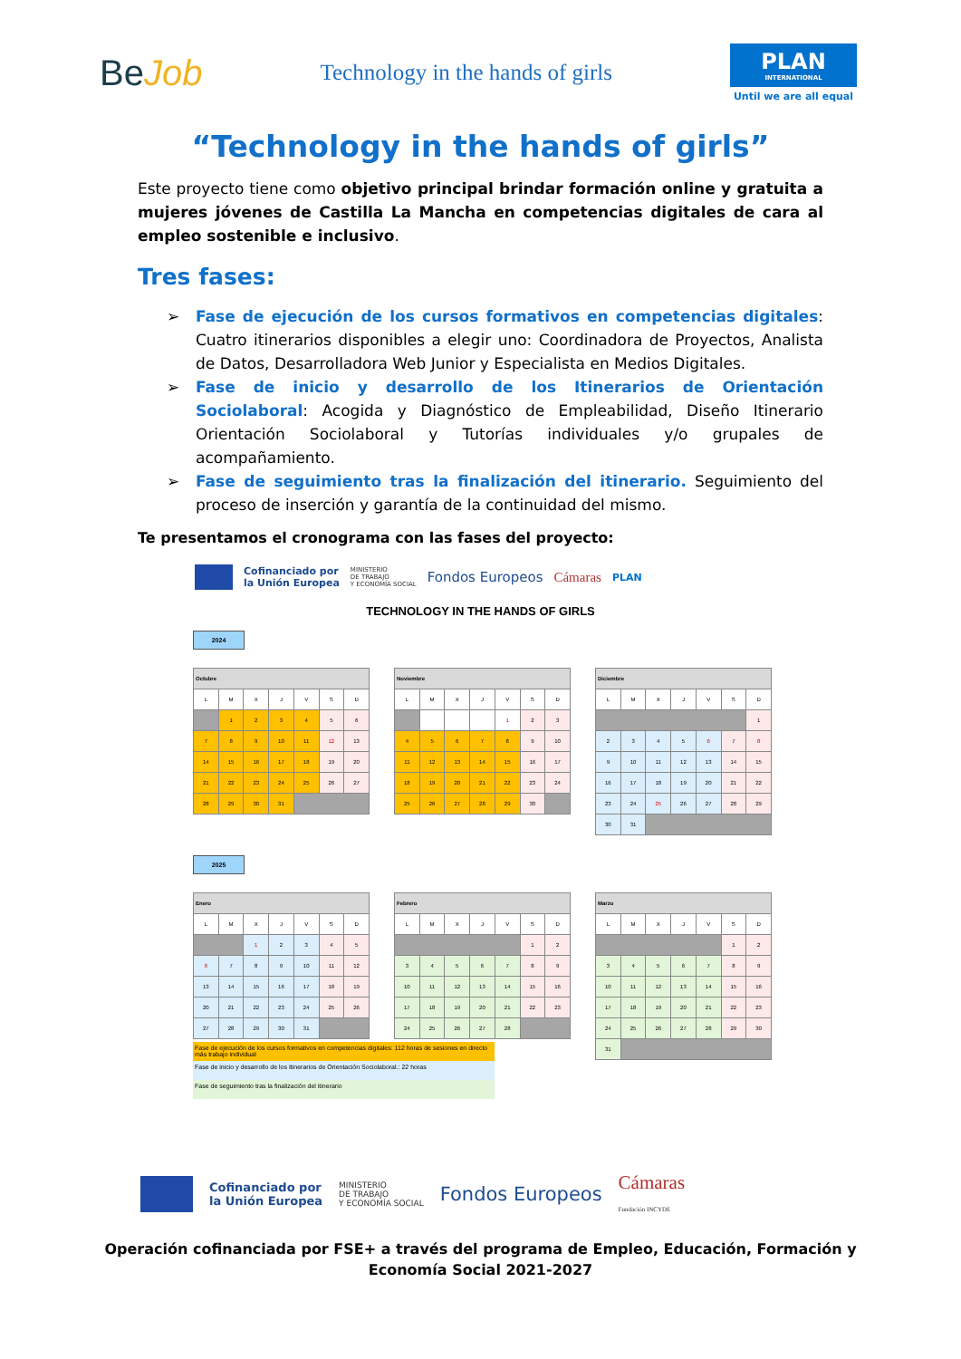BeJob
Technology in the hands of girls
PLAN
INTERNATIONAL
Until we are all equal
“Technology in the hands of girls”
Este proyecto tiene como objetivo principal brindar formación online y gratuita a mujeres jóvenes de Castilla La Mancha en competencias digitales de cara al empleo sostenible e inclusivo.
Tres fases:
➢ Fase de ejecución de los cursos formativos en competencias digitales: Cuatro itinerarios disponibles a elegir uno: Coordinadora de Proyectos, Analista de Datos, Desarrolladora Web Junior y Especialista en Medios Digitales.
➢ Fase de inicio y desarrollo de los Itinerarios de Orientación Sociolaboral: Acogida y Diagnóstico de Empleabilidad, Diseño Itinerario Orientación Sociolaboral y Tutorías individuales y/o grupales de acompañamiento.
➢ Fase de seguimiento tras la finalización del itinerario. Seguimiento del proceso de inserción y garantía de la continuidad del mismo.
Te presentamos el cronograma con las fases del proyecto:
Cofinanciado por
la Unión Europea MINISTERIO
DE TRABAJO
Y ECONOMÍA SOCIAL Fondos Europeos Cámaras PLAN
TECHNOLOGY IN THE HANDS OF GIRLS
2024
| Octubre | | | | | | |
| --- | --- | --- | --- | --- | --- | --- |
| L | M | X | J | V | S | D |
| | 1 | 2 | 3 | 4 | 5 | 6 |
| 7 | 8 | 9 | 10 | 11 | 12 | 13 |
| 14 | 15 | 16 | 17 | 18 | 19 | 20 |
| 21 | 22 | 23 | 24 | 25 | 26 | 27 |
| 28 | 29 | 30 | 31 | | | |
| Noviembre | | | | | | |
| --- | --- | --- | --- | --- | --- | --- |
| L | M | X | J | V | S | D |
| | | | | 1 | 2 | 3 |
| 4 | 5 | 6 | 7 | 8 | 9 | 10 |
| 11 | 12 | 13 | 14 | 15 | 16 | 17 |
| 18 | 19 | 20 | 21 | 22 | 23 | 24 |
| 25 | 26 | 27 | 28 | 29 | 30 | |
| Diciembre | | | | | | |
| --- | --- | --- | --- | --- | --- | --- |
| L | M | X | J | V | S | D |
| | | | | | | 1 |
| 2 | 3 | 4 | 5 | 6 | 7 | 8 |
| 9 | 10 | 11 | 12 | 13 | 14 | 15 |
| 16 | 17 | 18 | 19 | 20 | 21 | 22 |
| 23 | 24 | 25 | 26 | 27 | 28 | 29 |
| 30 | 31 | | | | | |
2025
| Enero | | | | | | |
| --- | --- | --- | --- | --- | --- | --- |
| L | M | X | J | V | S | D |
| | | 1 | 2 | 3 | 4 | 5 |
| 6 | 7 | 8 | 9 | 10 | 11 | 12 |
| 13 | 14 | 15 | 16 | 17 | 18 | 19 |
| 20 | 21 | 22 | 23 | 24 | 25 | 26 |
| 27 | 28 | 29 | 30 | 31 | | |
| Febrero | | | | | | |
| --- | --- | --- | --- | --- | --- | --- |
| L | M | X | J | V | S | D |
| | | | | | 1 | 2 |
| 3 | 4 | 5 | 6 | 7 | 8 | 9 |
| 10 | 11 | 12 | 13 | 14 | 15 | 16 |
| 17 | 18 | 19 | 20 | 21 | 22 | 23 |
| 24 | 25 | 26 | 27 | 28 | | |
| Marzo | | | | | | |
| --- | --- | --- | --- | --- | --- | --- |
| L | M | X | J | V | S | D |
| | | | | | 1 | 2 |
| 3 | 4 | 5 | 6 | 7 | 8 | 9 |
| 10 | 11 | 12 | 13 | 14 | 15 | 16 |
| 17 | 18 | 19 | 20 | 21 | 22 | 23 |
| 24 | 25 | 26 | 27 | 28 | 29 | 30 |
| 31 | | | | | | |
Fase de ejecución de los cursos formativos en competencias digitales: 112 horas de sesiones en directo más trabajo individual
Fase de inicio y desarrollo de los Itinerarios de Orientación Sociolaboral.: 22 horas
Fase de seguimiento tras la finalización del itinerario
Cofinanciado por
la Unión Europea MINISTERIO
DE TRABAJO
Y ECONOMÍA SOCIAL Fondos Europeos Cámaras
Fundación INCYDE
Operación cofinanciada por FSE+ a través del programa de Empleo, Educación, Formación y
Economía Social 2021-2027